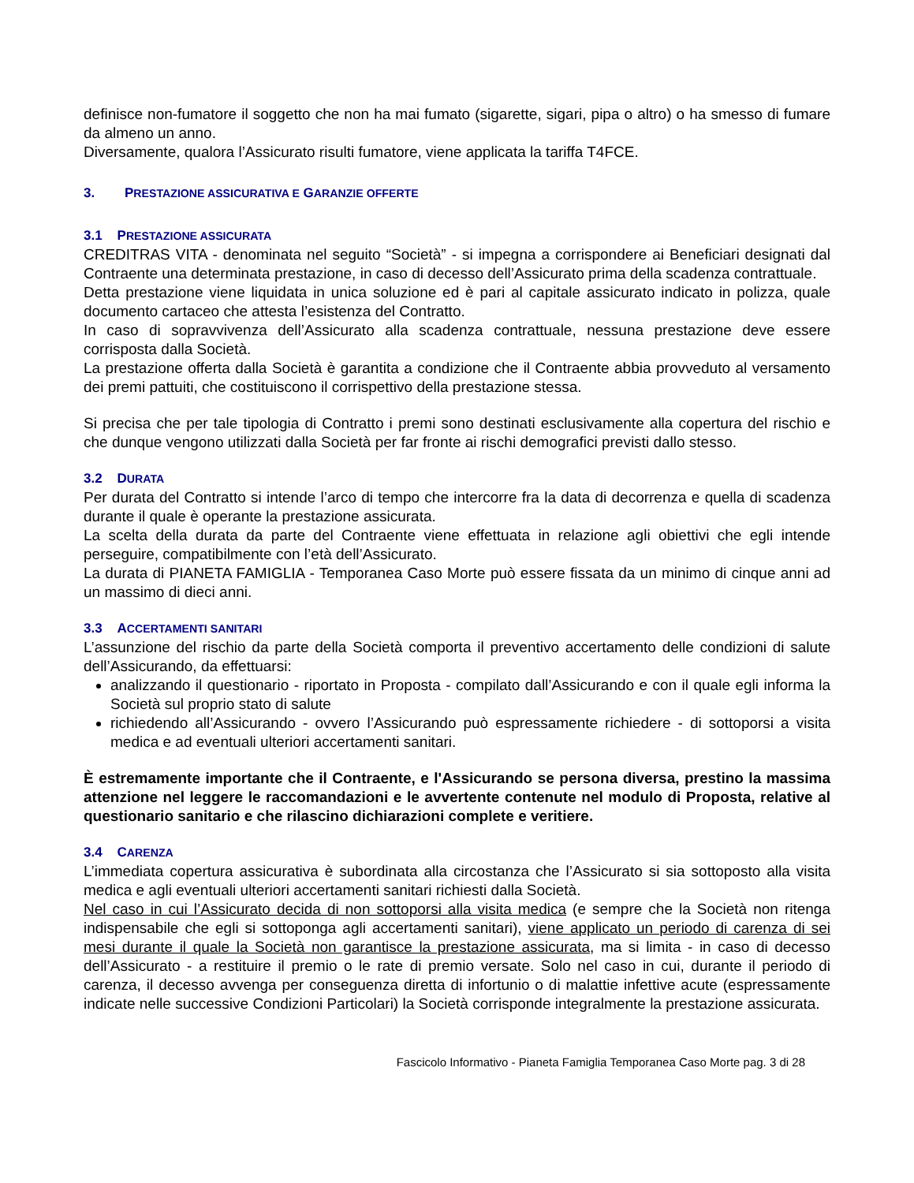definisce non-fumatore il soggetto che non ha mai fumato (sigarette, sigari, pipa o altro) o ha smesso di fumare da almeno un anno.
Diversamente, qualora l’Assicurato risulti fumatore, viene applicata la tariffa T4FCE.
3. PRESTAZIONE ASSICURATIVA E GARANZIE OFFERTE
3.1 PRESTAZIONE ASSICURATA
CREDITRAS VITA - denominata nel seguito “Società” - si impegna a corrispondere ai Beneficiari designati dal Contraente una determinata prestazione, in caso di decesso dell’Assicurato prima della scadenza contrattuale.
Detta prestazione viene liquidata in unica soluzione ed è pari al capitale assicurato indicato in polizza, quale documento cartaceo che attesta l’esistenza del Contratto.
In caso di sopravvivenza dell’Assicurato alla scadenza contrattuale, nessuna prestazione deve essere corrisposta dalla Società.
La prestazione offerta dalla Società è garantita a condizione che il Contraente abbia provveduto al versamento dei premi pattuiti, che costituiscono il corrispettivo della prestazione stessa.
Si precisa che per tale tipologia di Contratto i premi sono destinati esclusivamente alla copertura del rischio e che dunque vengono utilizzati dalla Società per far fronte ai rischi demografici previsti dallo stesso.
3.2 DURATA
Per durata del Contratto si intende l’arco di tempo che intercorre fra la data di decorrenza e quella di scadenza durante il quale è operante la prestazione assicurata.
La scelta della durata da parte del Contraente viene effettuata in relazione agli obiettivi che egli intende perseguire, compatibilmente con l’età dell’Assicurato.
La durata di PIANETA FAMIGLIA - Temporanea Caso Morte può essere fissata da un minimo di cinque anni ad un massimo di dieci anni.
3.3 ACCERTAMENTI SANITARI
L’assunzione del rischio da parte della Società comporta il preventivo accertamento delle condizioni di salute dell’Assicurando, da effettuarsi:
analizzando il questionario - riportato in Proposta - compilato dall’Assicurando e con il quale egli informa la Società sul proprio stato di salute
richiedendo all’Assicurando - ovvero l’Assicurando può espressamente richiedere - di sottoporsi a visita medica e ad eventuali ulteriori accertamenti sanitari.
È estremamente importante che il Contraente, e l'Assicurando se persona diversa, prestino la massima attenzione nel leggere le raccomandazioni e le avvertente contenute nel modulo di Proposta, relative al questionario sanitario e che rilascino dichiarazioni complete e veritiere.
3.4 CARENZA
L’immediata copertura assicurativa è subordinata alla circostanza che l’Assicurato si sia sottoposto alla visita medica e agli eventuali ulteriori accertamenti sanitari richiesti dalla Società.
Nel caso in cui l’Assicurato decida di non sottoporsi alla visita medica (e sempre che la Società non ritenga indispensabile che egli si sottoponga agli accertamenti sanitari), viene applicato un periodo di carenza di sei mesi durante il quale la Società non garantisce la prestazione assicurata, ma si limita - in caso di decesso dell’Assicurato - a restituire il premio o le rate di premio versate. Solo nel caso in cui, durante il periodo di carenza, il decesso avvenga per conseguenza diretta di infortunio o di malattie infettive acute (espressamente indicate nelle successive Condizioni Particolari) la Società corrisponde integralmente la prestazione assicurata.
Fascicolo Informativo - Pianeta Famiglia Temporanea Caso Morte pag. 3 di 28